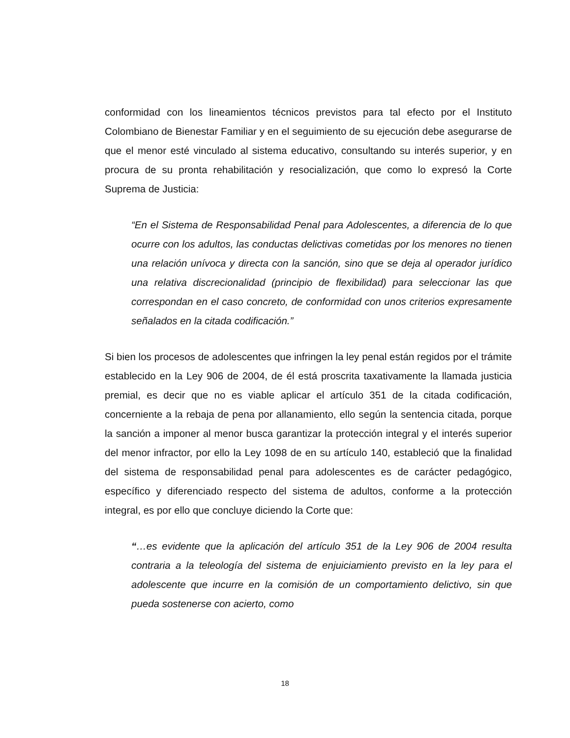conformidad con los lineamientos técnicos previstos para tal efecto por el Instituto Colombiano de Bienestar Familiar y en el seguimiento de su ejecución debe asegurarse de que el menor esté vinculado al sistema educativo, consultando su interés superior, y en procura de su pronta rehabilitación y resocialización, que como lo expresó la Corte Suprema de Justicia:
“En el Sistema de Responsabilidad Penal para Adolescentes, a diferencia de lo que ocurre con los adultos, las conductas delictivas cometidas por los menores no tienen una relación unívoca y directa con la sanción, sino que se deja al operador jurídico una relativa discrecionalidad (principio de flexibilidad) para seleccionar las que correspondan en el caso concreto, de conformidad con unos criterios expresamente señalados en la citada codificación.”
Si bien los procesos de adolescentes que infringen la ley penal están regidos por el trámite establecido en la Ley 906 de 2004, de él está proscrita taxativamente la llamada justicia premial, es decir que no es viable aplicar el artículo 351 de la citada codificación, concerniente a la rebaja de pena por allanamiento, ello según la sentencia citada, porque la sanción a imponer al menor busca garantizar la protección integral y el interés superior del menor infractor, por ello la Ley 1098 de en su artículo 140, estableció que la finalidad del sistema de responsabilidad penal para adolescentes es de carácter pedagógico, específico y diferenciado respecto del sistema de adultos, conforme a la protección integral, es por ello que concluye diciendo la Corte que:
“…es evidente que la aplicación del artículo 351 de la Ley 906 de 2004 resulta contraria a la teleología del sistema de enjuiciamiento previsto en la ley para el adolescente que incurre en la comisión de un comportamiento delictivo, sin que pueda sostenerse con acierto, como
18